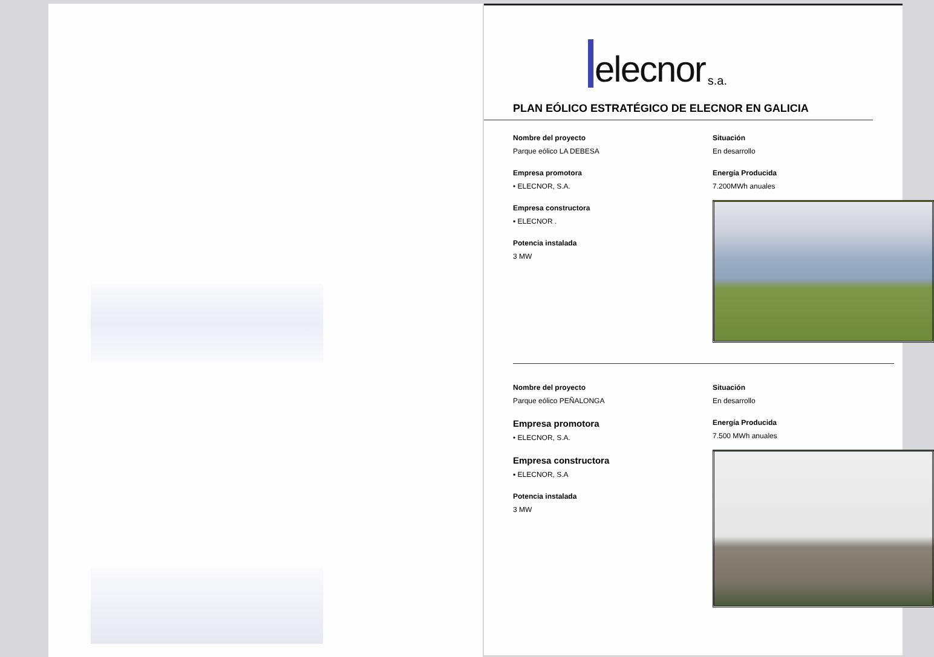elecnor s.a.
PLAN EÓLICO ESTRATÉGICO DE ELECNOR EN GALICIA
Nombre del proyecto
Parque eólico LA DEBESA
Empresa promotora
• ELECNOR, S.A.
Empresa constructora
▪ ELECNOR .
Potencia instalada
3 MW
Situación
En desarrollo
Energía Producida
7.200MWh anuales
Nombre del proyecto
Parque eólico PEÑALONGA
Empresa promotora
• ELECNOR, S.A.
Empresa constructora
▪ ELECNOR, S.A
Potencia instalada
3 MW
Situación
En desarrollo
Energía Producida
7.500 MWh anuales